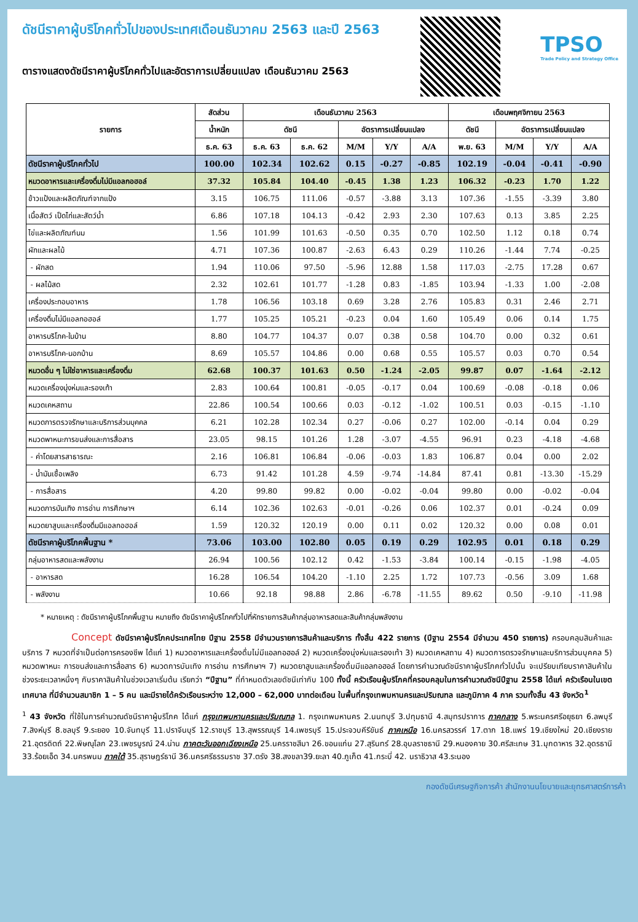ดัชนีราคาผู้บริโภคทั่วไปของประเทศเดือนธันวาคม 2563 และปี 2563
ตารางแสดงดัชนีราคาผู้บริโภคทั่วไปและอัตราการเปลี่ยนแปลง เดือนธันวาคม 2563
TPSO
Trade Policy and Strategy Office
| รายการ | สัดส่วน | เดือนธันวาคม 2563 | | | | | เดือนพฤศจิกายน 2563 | | | |
| --- | --- | --- | --- | --- | --- | --- | --- | --- | --- | --- |
| | น้ำหนัก | ดัชนี | | อัตราการเปลี่ยนแปลง | | | ดัชนี | อัตราการเปลี่ยนแปลง | | |
| | ธ.ค. 63 | ธ.ค. 63 | ธ.ค. 62 | M/M | Y/Y | A/A | พ.ย. 63 | M/M | Y/Y | A/A |
| ดัชนีราคาผู้บริโภคทั่วไป | 100.00 | 102.34 | 102.62 | 0.15 | -0.27 | -0.85 | 102.19 | -0.04 | -0.41 | -0.90 |
| หมวดอาหารและเครื่องดื่มไม่มีแอลกอฮอล์ | 37.32 | 105.84 | 104.40 | -0.45 | 1.38 | 1.23 | 106.32 | -0.23 | 1.70 | 1.22 |
| ข้าวแป้งและผลิตภัณฑ์จากแป้ง | 3.15 | 106.75 | 111.06 | -0.57 | -3.88 | 3.13 | 107.36 | -1.55 | -3.39 | 3.80 |
| เนื้อสัตว์ เป็ดไก่และสัตว์น้ำ | 6.86 | 107.18 | 104.13 | -0.42 | 2.93 | 2.30 | 107.63 | 0.13 | 3.85 | 2.25 |
| ไข่และผลิตภัณฑ์นม | 1.56 | 101.99 | 101.63 | -0.50 | 0.35 | 0.70 | 102.50 | 1.12 | 0.18 | 0.74 |
| ผักและผลไม้ | 4.71 | 107.36 | 100.87 | -2.63 | 6.43 | 0.29 | 110.26 | -1.44 | 7.74 | -0.25 |
| - ผักสด | 1.94 | 110.06 | 97.50 | -5.96 | 12.88 | 1.58 | 117.03 | -2.75 | 17.28 | 0.67 |
| - ผลไม้สด | 2.32 | 102.61 | 101.77 | -1.28 | 0.83 | -1.85 | 103.94 | -1.33 | 1.00 | -2.08 |
| เครื่องประกอบอาหาร | 1.78 | 106.56 | 103.18 | 0.69 | 3.28 | 2.76 | 105.83 | 0.31 | 2.46 | 2.71 |
| เครื่องดื่มไม่มีแอลกอฮอล์ | 1.77 | 105.25 | 105.21 | -0.23 | 0.04 | 1.60 | 105.49 | 0.06 | 0.14 | 1.75 |
| อาหารบริโภค-ในบ้าน | 8.80 | 104.77 | 104.37 | 0.07 | 0.38 | 0.58 | 104.70 | 0.00 | 0.32 | 0.61 |
| อาหารบริโภค-นอกบ้าน | 8.69 | 105.57 | 104.86 | 0.00 | 0.68 | 0.55 | 105.57 | 0.03 | 0.70 | 0.54 |
| หมวดอื่น ๆ ไม่ใช่อาหารและเครื่องดื่ม | 62.68 | 100.37 | 101.63 | 0.50 | -1.24 | -2.05 | 99.87 | 0.07 | -1.64 | -2.12 |
| หมวดเครื่องนุ่งห่มและรองเท้า | 2.83 | 100.64 | 100.81 | -0.05 | -0.17 | 0.04 | 100.69 | -0.08 | -0.18 | 0.06 |
| หมวดเคหสถาน | 22.86 | 100.54 | 100.66 | 0.03 | -0.12 | -1.02 | 100.51 | 0.03 | -0.15 | -1.10 |
| หมวดการตรวจรักษาและบริการส่วนบุคคล | 6.21 | 102.28 | 102.34 | 0.27 | -0.06 | 0.27 | 102.00 | -0.14 | 0.04 | 0.29 |
| หมวดพาหนะการขนส่งและการสื่อสาร | 23.05 | 98.15 | 101.26 | 1.28 | -3.07 | -4.55 | 96.91 | 0.23 | -4.18 | -4.68 |
| - ค่าโดยสารสาธารณะ | 2.16 | 106.81 | 106.84 | -0.06 | -0.03 | 1.83 | 106.87 | 0.04 | 0.00 | 2.02 |
| - น้ำมันเชื้อเพลิง | 6.73 | 91.42 | 101.28 | 4.59 | -9.74 | -14.84 | 87.41 | 0.81 | -13.30 | -15.29 |
| - การสื่อสาร | 4.20 | 99.80 | 99.82 | 0.00 | -0.02 | -0.04 | 99.80 | 0.00 | -0.02 | -0.04 |
| หมวดการบันเทิง การอ่าน การศึกษาฯ | 6.14 | 102.36 | 102.63 | -0.01 | -0.26 | 0.06 | 102.37 | 0.01 | -0.24 | 0.09 |
| หมวดยาสูบและเครื่องดื่มมีแอลกอฮอล์ | 1.59 | 120.32 | 120.19 | 0.00 | 0.11 | 0.02 | 120.32 | 0.00 | 0.08 | 0.01 |
| ดัชนีราคาผู้บริโภคพื้นฐาน * | 73.06 | 103.00 | 102.80 | 0.05 | 0.19 | 0.29 | 102.95 | 0.01 | 0.18 | 0.29 |
| กลุ่มอาหารสดและพลังงาน | 26.94 | 100.56 | 102.12 | 0.42 | -1.53 | -3.84 | 100.14 | -0.15 | -1.98 | -4.05 |
| - อาหารสด | 16.28 | 106.54 | 104.20 | -1.10 | 2.25 | 1.72 | 107.73 | -0.56 | 3.09 | 1.68 |
| - พลังงาน | 10.66 | 92.18 | 98.88 | 2.86 | -6.78 | -11.55 | 89.62 | 0.50 | -9.10 | -11.98 |
* หมายเหตุ : ดัชนีราคาผู้บริโภคพื้นฐาน หมายถึง ดัชนีราคาผู้บริโภคทั่วไปที่หักรายการสินค้ากลุ่มอาหารสดและสินค้ากลุ่มพลังงาน
Concept ดัชนีราคาผู้บริโภคประเทศไทย ปีฐาน 2558 มีจำนวนรายการสินค้าและบริการ ทั้งสิ้น 422 รายการ (ปีฐาน 2554 มีจำนวน 450 รายการ) ครอบคลุมสินค้าและบริการ 7 หมวดที่จำเป็นต่อการครองชีพ ได้แก่ 1) หมวดอาหารและเครื่องดื่มไม่มีแอลกอฮอล์ 2) หมวดเครื่องนุ่งห่มและรองเท้า 3) หมวดเคหสถาน 4) หมวดการตรวจรักษาและบริการส่วนบุคคล 5) หมวดพาหนะ การขนส่งและการสื่อสาร 6) หมวดการบันเทิง การอ่าน การศึกษาฯ 7) หมวดยาสูบและเครื่องดื่มมีแอลกอฮอล์ โดยการคำนวณดัชนีราคาผู้บริโภคทั่วไปนั้น จะเปรียบเทียบราคาสินค้าในช่วงระยะเวลาหนึ่งๆ กับราคาสินค้าในช่วงเวลาเริ่มต้น เรียกว่า “ปีฐาน” ที่กำหนดตัวเลขดัชนีเท่ากับ 100 ทั้งนี้ ครัวเรือนผู้บริโภคที่ครอบคลุมในการคำนวณดัชนีปีฐาน 2558 ได้แก่ ครัวเรือนในเขตเทศบาล ที่มีจำนวนสมาชิก 1 – 5 คน และมีรายได้ครัวเรือนระหว่าง 12,000 – 62,000 บาทต่อเดือน ในพื้นที่กรุงเทพมหานครและปริมณฑล และภูมิภาค 4 ภาค รวมทั้งสิ้น 43 จังหวัด<sup>1</sup>
<sup>1</sup> 43 จังหวัด ที่ใช้ในการคำนวณดัชนีราคาผู้บริโภค ได้แก่ กรุงเทพมหานครและปริมณฑล 1. กรุงเทพมหานคร 2.นนทบุรี 3.ปทุมธานี 4.สมุทรปราการ ภาคกลาง 5.พระนครศรีอยุธยา 6.ลพบุรี 7.สิงห์บุรี 8.ชลบุรี 9.ระยอง 10.จันทบุรี 11.ปราจีนบุรี 12.ราชบุรี 13.สุพรรณบุรี 14.เพชรบุรี 15.ประจวบคีรีขันธ์ ภาคเหนือ 16.นครสวรรค์ 17.ตาก 18.แพร่ 19.เชียงใหม่ 20.เชียงราย 21.อุตรดิตถ์ 22.พิษณุโลก 23.เพชรบูรณ์ 24.น่าน ภาคตะวันออกเฉียงเหนือ 25.นครราชสีมา 26.ขอนแก่น 27.สุรินทร์ 28.อุบลราชธานี 29.หนองคาย 30.ศรีสะเกษ 31.มุกดาหาร 32.อุดรธานี 33.ร้อยเอ็ด 34.นครพนม ภาคใต้ 35.สุราษฎร์ธานี 36.นครศรีธรรมราช 37.ตรัง 38.สงขลา39.ยะลา 40.ภูเก็ต 41.กระบี่ 42. นราธิวาส 43.ระนอง
กองดัชนีเศรษฐกิจการค้า สำนักงานนโยบายและยุทธศาสตร์การค้า